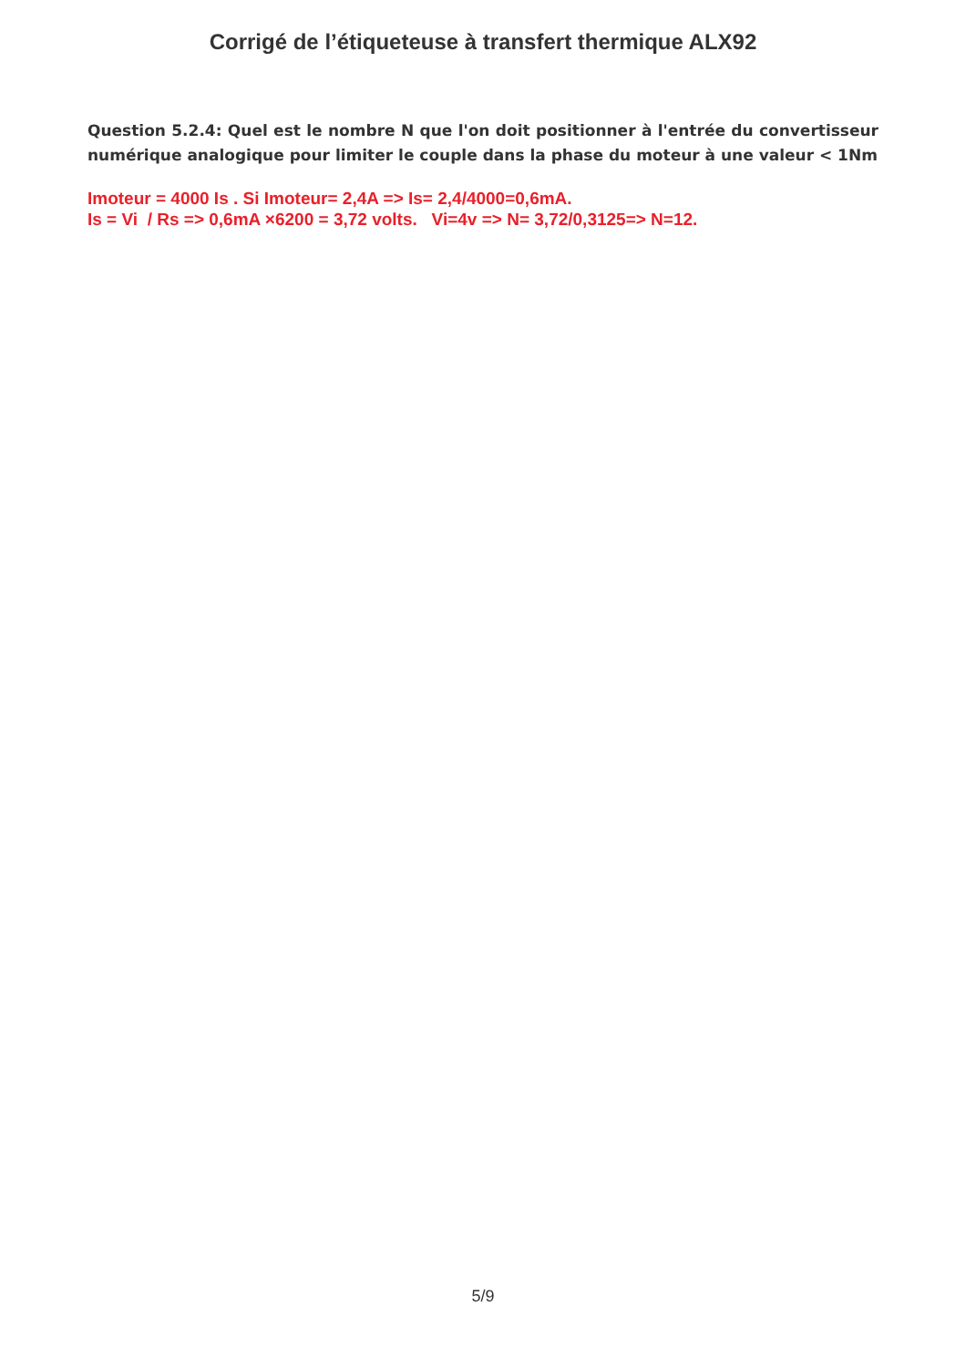Corrigé de l’étiqueteuse à transfert thermique ALX92
Question 5.2.4: Quel est le nombre N que l'on doit positionner à l'entrée du convertisseur numérique analogique pour limiter le couple dans la phase du moteur à une valeur < 1Nm
Imoteur = 4000 Is . Si Imoteur= 2,4A => Is= 2,4/4000=0,6mA.
Is = Vi / Rs => 0,6mA ×6200 = 3,72 volts. Vi=4v => N= 3,72/0,3125=> N=12.
5/9